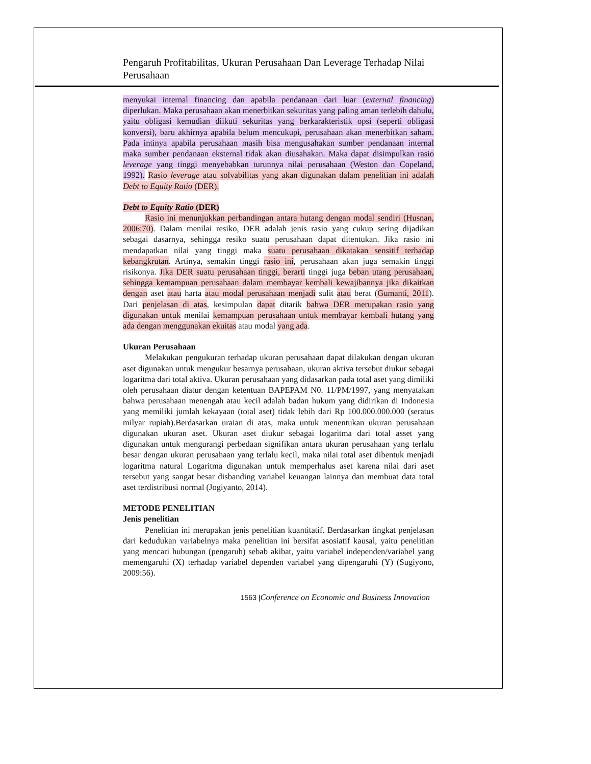Pengaruh Profitabilitas, Ukuran Perusahaan Dan Leverage Terhadap Nilai Perusahaan
menyukai internal financing dan apabila pendanaan dari luar (external financing) diperlukan. Maka perusahaan akan menerbitkan sekuritas yang paling aman terlebih dahulu, yaitu obligasi kemudian diikuti sekuritas yang berkarakteristik opsi (seperti obligasi konversi), baru akhirnya apabila belum mencukupi, perusahaan akan menerbitkan saham. Pada intinya apabila perusahaan masih bisa mengusahakan sumber pendanaan internal maka sumber pendanaan eksternal tidak akan diusahakan. Maka dapat disimpulkan rasio leverage yang tinggi menyebabkan turunnya nilai perusahaan (Weston dan Copeland, 1992). Rasio leverage atau solvabilitas yang akan digunakan dalam penelitian ini adalah Debt to Equity Ratio (DER).
Debt to Equity Ratio (DER)
Rasio ini menunjukkan perbandingan antara hutang dengan modal sendiri (Husnan, 2006:70). Dalam menilai resiko, DER adalah jenis rasio yang cukup sering dijadikan sebagai dasarnya, sehingga resiko suatu perusahaan dapat ditentukan. Jika rasio ini mendapatkan nilai yang tinggi maka suatu perusahaan dikatakan sensitif terhadap kebangkrutan. Artinya, semakin tinggi rasio ini, perusahaan akan juga semakin tinggi risikonya. Jika DER suatu perusahaan tinggi, berarti tinggi juga beban utang perusahaan, sehingga kemampuan perusahaan dalam membayar kembali kewajibannya jika dikaitkan dengan aset atau harta atau modal perusahaan menjadi sulit atau berat (Gumanti, 2011). Dari penjelasan di atas, kesimpulan dapat ditarik bahwa DER merupakan rasio yang digunakan untuk menilai kemampuan perusahaan untuk membayar kembali hutang yang ada dengan menggunakan ekuitas atau modal yang ada.
Ukuran Perusahaan
Melakukan pengukuran terhadap ukuran perusahaan dapat dilakukan dengan ukuran aset digunakan untuk mengukur besarnya perusahaan, ukuran aktiva tersebut diukur sebagai logaritma dari total aktiva. Ukuran perusahaan yang didasarkan pada total aset yang dimiliki oleh perusahaan diatur dengan ketentuan BAPEPAM N0. 11/PM/1997, yang menyatakan bahwa perusahaan menengah atau kecil adalah badan hukum yang didirikan di Indonesia yang memiliki jumlah kekayaan (total aset) tidak lebih dari Rp 100.000.000.000 (seratus milyar rupiah).Berdasarkan uraian di atas, maka untuk menentukan ukuran perusahaan digunakan ukuran aset. Ukuran aset diukur sebagai logaritma dari total asset yang digunakan untuk mengurangi perbedaan signifikan antara ukuran perusahaan yang terlalu besar dengan ukuran perusahaan yang terlalu kecil, maka nilai total aset dibentuk menjadi logaritma natural Logaritma digunakan untuk memperhalus aset karena nilai dari aset tersebut yang sangat besar disbanding variabel keuangan lainnya dan membuat data total aset terdistribusi normal (Jogiyanto, 2014).
METODE PENELITIAN
Jenis penelitian
Penelitian ini merupakan jenis penelitian kuantitatif. Berdasarkan tingkat penjelasan dari kedudukan variabelnya maka penelitian ini bersifat asosiatif kausal, yaitu penelitian yang mencari hubungan (pengaruh) sebab akibat, yaitu variabel independen/variabel yang memengaruhi (X) terhadap variabel dependen variabel yang dipengaruhi (Y) (Sugiyono, 2009:56).
1563 |Conference on Economic and Business Innovation